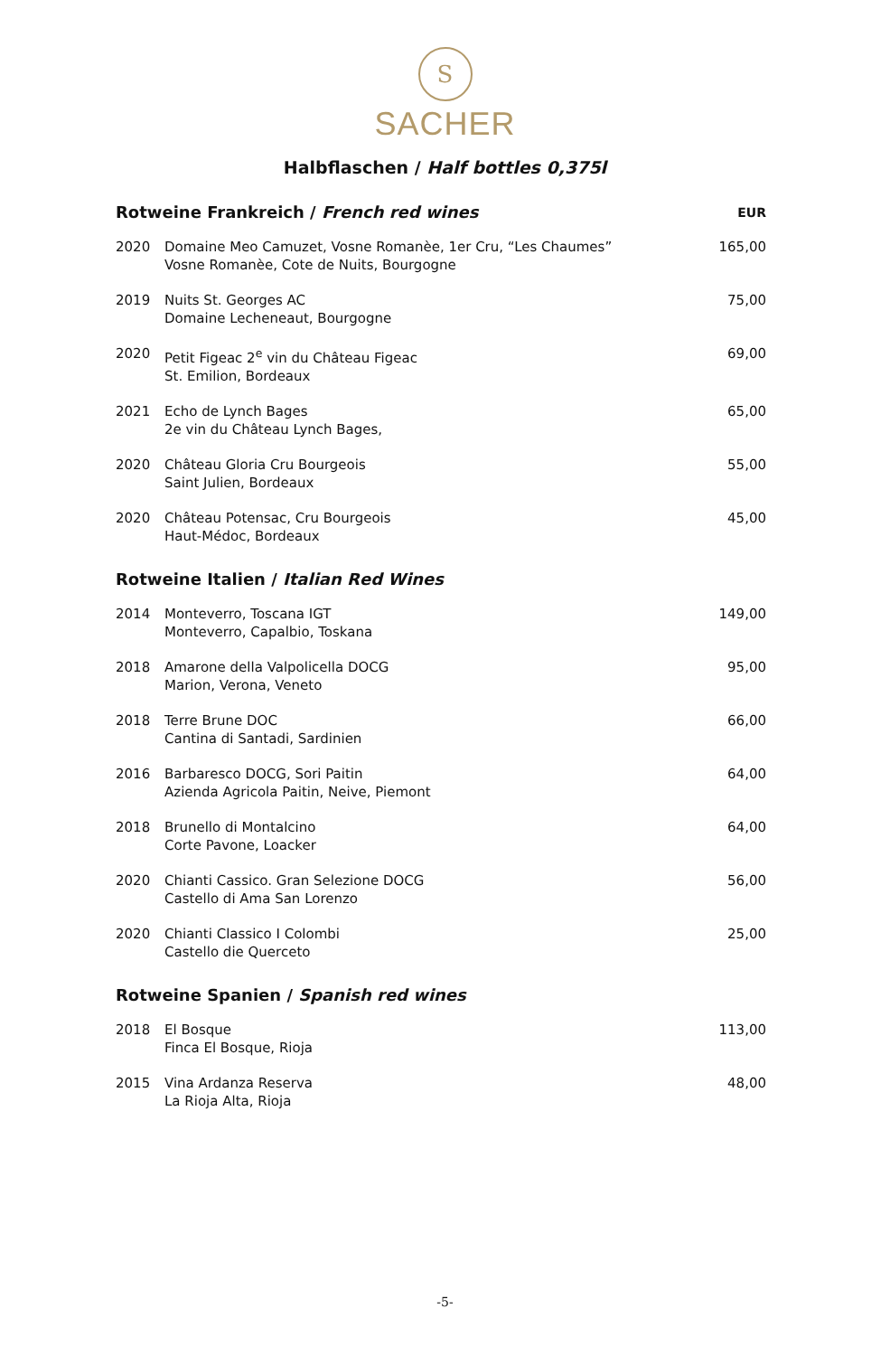S
SACHER
Halbflaschen / Half bottles 0,375l
| Rotweine Frankreich / French red wines | | EUR |
| --- | --- | --- |
| 2020 | Domaine Meo Camuzet, Vosne Romanèe, 1er Cru, “Les Chaumes” Vosne Romanèe, Cote de Nuits, Bourgogne | 165,00 |
| 2019 | Nuits St. Georges AC Domaine Lecheneaut, Bourgogne | 75,00 |
| 2020 | Petit Figeac 2<sup>e</sup> vin du Château Figeac St. Emilion, Bordeaux | 69,00 |
| 2021 | Echo de Lynch Bages 2e vin du Château Lynch Bages, | 65,00 |
| 2020 | Château Gloria Cru Bourgeois Saint Julien, Bordeaux | 55,00 |
| 2020 | Château Potensac, Cru Bourgeois Haut-Médoc, Bordeaux | 45,00 |
| Rotweine Italien / Italian Red Wines | | |
| 2014 | Monteverro, Toscana IGT Monteverro, Capalbio, Toskana | 149,00 |
| 2018 | Amarone della Valpolicella DOCG Marion, Verona, Veneto | 95,00 |
| 2018 | Terre Brune DOC Cantina di Santadi, Sardinien | 66,00 |
| 2016 | Barbaresco DOCG, Sori Paitin Azienda Agricola Paitin, Neive, Piemont | 64,00 |
| 2018 | Brunello di Montalcino Corte Pavone, Loacker | 64,00 |
| 2020 | Chianti Cassico. Gran Selezione DOCG Castello di Ama San Lorenzo | 56,00 |
| 2020 | Chianti Classico I Colombi Castello die Querceto | 25,00 |
| Rotweine Spanien / Spanish red wines | | |
| 2018 | El Bosque Finca El Bosque, Rioja | 113,00 |
| 2015 | Vina Ardanza Reserva La Rioja Alta, Rioja | 48,00 |
-5-